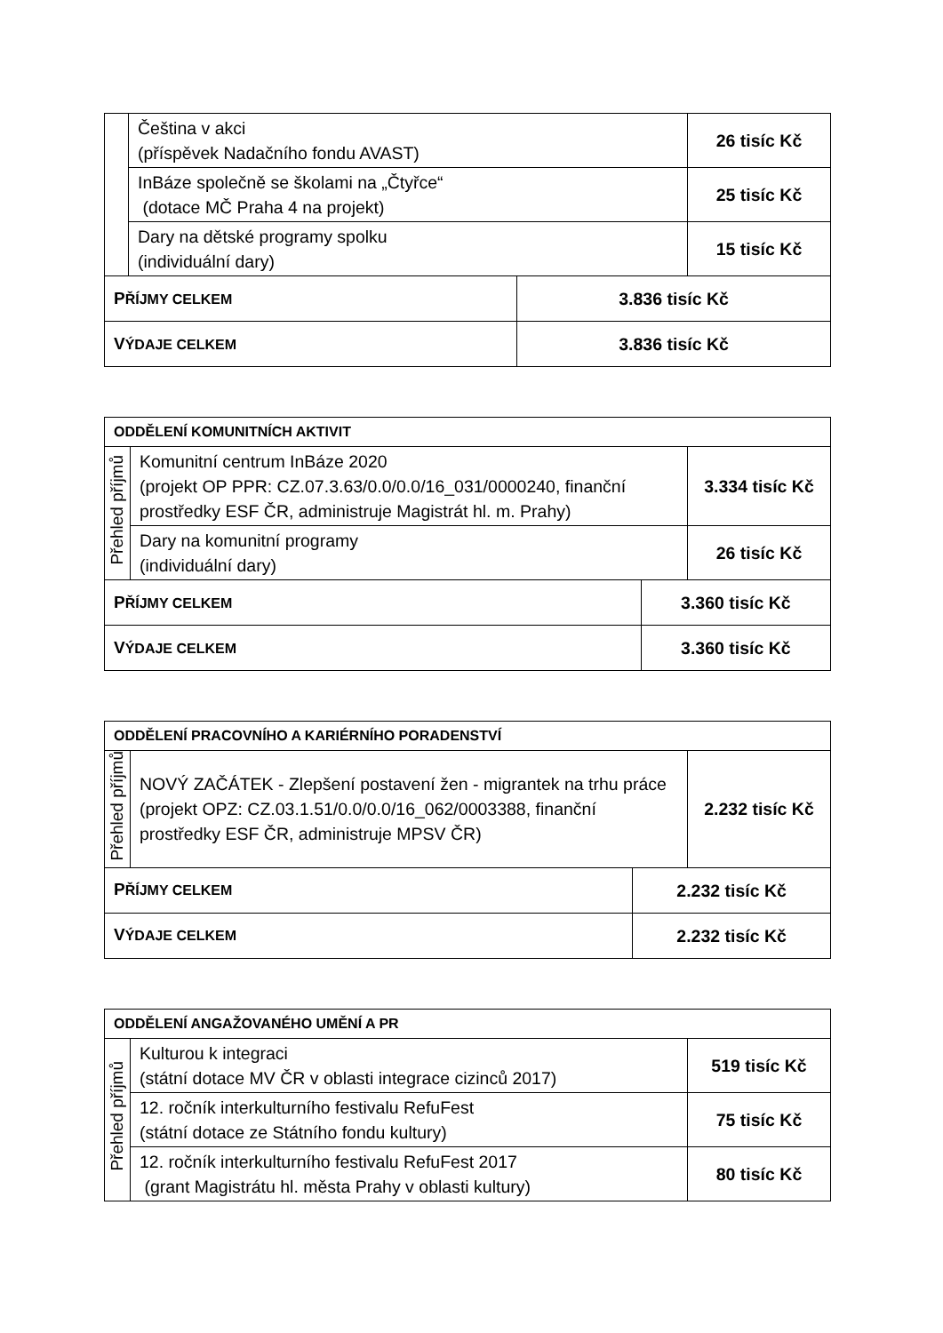| | Čeština v akci (příspěvek Nadačního fondu AVAST) | | 26 tisíc Kč |
| | InBáze společně se školami na „Čtyřce“ (dotace MČ Praha 4 na projekt) | | 25 tisíc Kč |
| | Dary na dětské programy spolku (individuální dary) | | 15 tisíc Kč |
| P ŘÍJMY CELKEM | | 3.836 tisíc Kč | |
| V ÝDAJE CELKEM | | 3.836 tisíc Kč | |
| ODDĚLENÍ KOMUNITNÍCH AKTIVIT | | | |
| Přehled příjmů | Komunitní centrum InBáze 2020 (projekt OP PPR: CZ.07.3.63/0.0/0.0/16_031/0000240, finanční prostředky ESF ČR, administruje Magistrát hl. m. Prahy) | | 3.334 tisíc Kč |
| | Dary na komunitní programy (individuální dary) | | 26 tisíc Kč |
| P ŘÍJMY CELKEM | | 3.360 tisíc Kč | |
| V ÝDAJE CELKEM | | 3.360 tisíc Kč | |
| ODDĚLENÍ PRACOVNÍHO A KARIÉRNÍHO PORADENSTVÍ | | | |
| Přehled příjmů | NOVÝ ZAČÁTEK - Zlepšení postavení žen - migrantek na trhu práce (projekt OPZ: CZ.03.1.51/0.0/0.0/16_062/0003388, finanční prostředky ESF ČR, administruje MPSV ČR) | | 2.232 tisíc Kč |
| P ŘÍJMY CELKEM | | 2.232 tisíc Kč | |
| V ÝDAJE CELKEM | | 2.232 tisíc Kč | |
| ODDĚLENÍ ANGAŽOVANÉHO UMĚNÍ A PR | | |
| Přehled příjmů | Kulturou k integraci (státní dotace MV ČR v oblasti integrace cizinců 2017) | 519 tisíc Kč |
| | 12. ročník interkulturního festivalu RefuFest (státní dotace ze Státního fondu kultury) | 75 tisíc Kč |
| | 12. ročník interkulturního festivalu RefuFest 2017 (grant Magistrátu hl. města Prahy v oblasti kultury) | 80 tisíc Kč |